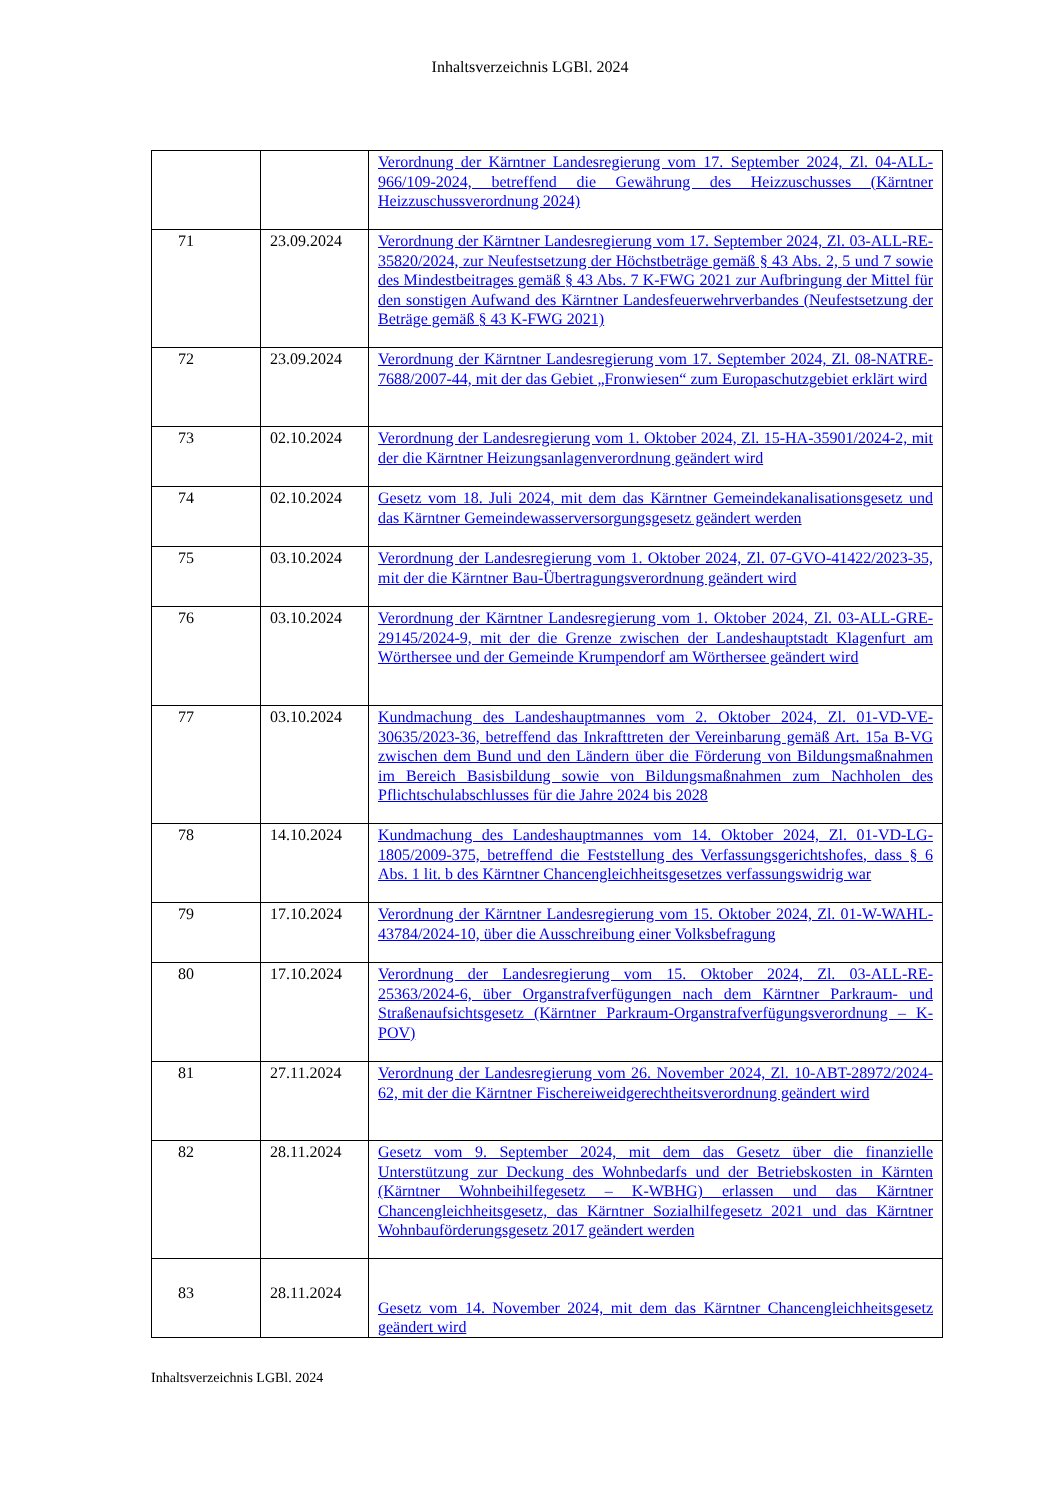Inhaltsverzeichnis LGBl. 2024
| | | Verordnung der Kärntner Landesregierung vom 17. September 2024, Zl. 04-ALL-966/109-2024, betreffend die Gewährung des Heizzuschusses (Kärntner Heizzuschussverordnung 2024) |
| 71 | 23.09.2024 | Verordnung der Kärntner Landesregierung vom 17. September 2024, Zl. 03-ALL-RE-35820/2024, zur Neufestsetzung der Höchstbeträge gemäß § 43 Abs. 2, 5 und 7 sowie des Mindestbeitrages gemäß § 43 Abs. 7 K-FWG 2021 zur Aufbringung der Mittel für den sonstigen Aufwand des Kärntner Landesfeuerwehrverbandes (Neufestsetzung der Beträge gemäß § 43 K-FWG 2021) |
| 72 | 23.09.2024 | Verordnung der Kärntner Landesregierung vom 17. September 2024, Zl. 08-NATRE-7688/2007-44, mit der das Gebiet „Fronwiesen“ zum Europaschutzgebiet erklärt wird |
| 73 | 02.10.2024 | Verordnung der Landesregierung vom 1. Oktober 2024, Zl. 15-HA-35901/2024-2, mit der die Kärntner Heizungsanlagenverordnung geändert wird |
| 74 | 02.10.2024 | Gesetz vom 18. Juli 2024, mit dem das Kärntner Gemeindekanalisationsgesetz und das Kärntner Gemeindewasserversorgungsgesetz geändert werden |
| 75 | 03.10.2024 | Verordnung der Landesregierung vom 1. Oktober 2024, Zl. 07-GVO-41422/2023-35, mit der die Kärntner Bau-Übertragungsverordnung geändert wird |
| 76 | 03.10.2024 | Verordnung der Kärntner Landesregierung vom 1. Oktober 2024, Zl. 03-ALL-GRE-29145/2024-9, mit der die Grenze zwischen der Landeshauptstadt Klagenfurt am Wörthersee und der Gemeinde Krumpendorf am Wörthersee geändert wird |
| 77 | 03.10.2024 | Kundmachung des Landeshauptmannes vom 2. Oktober 2024, Zl. 01-VD-VE-30635/2023-36, betreffend das Inkrafttreten der Vereinbarung gemäß Art. 15a B-VG zwischen dem Bund und den Ländern über die Förderung von Bildungsmaßnahmen im Bereich Basisbildung sowie von Bildungsmaßnahmen zum Nachholen des Pflichtschulabschlusses für die Jahre 2024 bis 2028 |
| 78 | 14.10.2024 | Kundmachung des Landeshauptmannes vom 14. Oktober 2024, Zl. 01-VD-LG-1805/2009-375, betreffend die Feststellung des Verfassungsgerichtshofes, dass § 6 Abs. 1 lit. b des Kärntner Chancengleichheitsgesetzes verfassungswidrig war |
| 79 | 17.10.2024 | Verordnung der Kärntner Landesregierung vom 15. Oktober 2024, Zl. 01-W-WAHL-43784/2024-10, über die Ausschreibung einer Volksbefragung |
| 80 | 17.10.2024 | Verordnung der Landesregierung vom 15. Oktober 2024, Zl. 03-ALL-RE-25363/2024-6, über Organstrafverfügungen nach dem Kärntner Parkraum- und Straßenaufsichtsgesetz (Kärntner Parkraum-Organstrafverfügungsverordnung – K-POV) |
| 81 | 27.11.2024 | Verordnung der Landesregierung vom 26. November 2024, Zl. 10-ABT-28972/2024-62, mit der die Kärntner Fischereiweidgerechtheitsverordnung geändert wird |
| 82 | 28.11.2024 | Gesetz vom 9. September 2024, mit dem das Gesetz über die finanzielle Unterstützung zur Deckung des Wohnbedarfs und der Betriebskosten in Kärnten (Kärntner Wohnbeihilfegesetz – K-WBHG) erlassen und das Kärntner Chancengleichheitsgesetz, das Kärntner Sozialhilfegesetz 2021 und das Kärntner Wohnbauförderungsgesetz 2017 geändert werden |
| 83 | 28.11.2024 | Gesetz vom 14. November 2024, mit dem das Kärntner Chancengleichheitsgesetz geändert wird |
Inhaltsverzeichnis LGBl. 2024